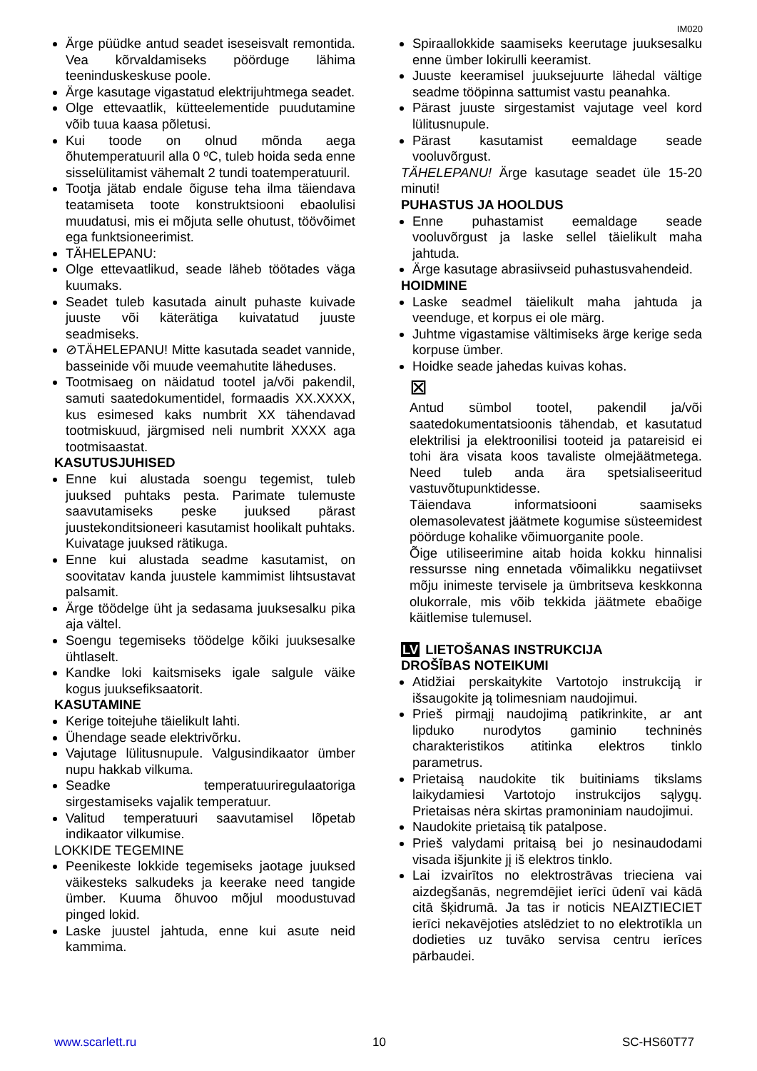IM020
Ärge püüdke antud seadet iseseisvalt remontida. Vea kõrvaldamiseks pöörduge lähima teeninduskeskuse poole.
Ärge kasutage vigastatud elektrijuhtmega seadet.
Olge ettevaatlik, kütteelementide puudutamine võib tuua kaasa põletusi.
Kui toode on olnud mõnda aega õhutemperatuuril alla 0 ºC, tuleb hoida seda enne sisselülitamist vähemalt 2 tundi toatemperatuuril.
Tootja jätab endale õiguse teha ilma täiendava teatamiseta toote konstruktsiooni ebaolulisi muudatusi, mis ei mõjuta selle ohutust, töövõimet ega funktsioneerimist.
TÄHELEPANU:
Olge ettevaatlikud, seade läheb töötades väga kuumaks.
Seadet tuleb kasutada ainult puhaste kuivade juuste või käterätiga kuivatatud juuste seadmiseks.
⊘TÄHELEPANU! Mitte kasutada seadet vannide, basseinide või muude veemahutite läheduses.
Tootmisaeg on näidatud tootel ja/või pakendil, samuti saatedokumentidel, formaadis XX.XXXX, kus esimesed kaks numbrit XX tähendavad tootmiskuud, järgmised neli numbrit XXXX aga tootmisaastat.
KASUTUSJUHISED
Enne kui alustada soengu tegemist, tuleb juuksed puhtaks pesta. Parimate tulemuste saavutamiseks peske juuksed pärast juustekonditsioneeri kasutamist hoolikalt puhtaks. Kuivatage juuksed rätikuga.
Enne kui alustada seadme kasutamist, on soovitatav kanda juustele kammimist lihtsustavat palsamit.
Ärge töödelge üht ja sedasama juuksesalku pika aja vältel.
Soengu tegemiseks töödelge kõiki juuksesalke ühtlaselt.
Kandke loki kaitsmiseks igale salgule väike kogus juuksefiksaatorit.
KASUTAMINE
Kerige toitejuhe täielikult lahti.
Ühendage seade elektrivõrku.
Vajutage lülitusnupule. Valgusindikaator ümber nupu hakkab vilkuma.
Seadke temperatuuriregulaatoriga sirgestamiseks vajalik temperatuur.
Valitud temperatuuri saavutamisel lõpetab indikaator vilkumise.
LOKKIDE TEGEMINE
Peenikeste lokkide tegemiseks jaotage juuksed väikesteks salkudeks ja keerake need tangide ümber. Kuuma õhuvoo mõjul moodustuvad pinged lokid.
Laske juustel jahtuda, enne kui asute neid kammima.
Spiraallokkide saamiseks keerutage juuksesalku enne ümber lokirulli keeramist.
Juuste keeramisel juuksejuurte lähedal vältige seadme tööpinna sattumist vastu peanahka.
Pärast juuste sirgestamist vajutage veel kord lülitusnupule.
Pärast kasutamist eemaldage seade vooluvõrgust.
TÄHELEPANU! Ärge kasutage seadet üle 15-20 minuti!
PUHASTUS JA HOOLDUS
Enne puhastamist eemaldage seade vooluvõrgust ja laske sellel täielikult maha jahtuda.
Ärge kasutage abrasiivseid puhastusvahendeid.
HOIDMINE
Laske seadmel täielikult maha jahtuda ja veenduge, et korpus ei ole märg.
Juhtme vigastamise vältimiseks ärge kerige seda korpuse ümber.
Hoidke seade jahedas kuivas kohas.
⊠
Antud sümbol tootel, pakendil ja/või saatedokumentatsioonis tähendab, et kasutatud elektrilisi ja elektroonilisi tooteid ja patareisid ei tohi ära visata koos tavaliste olmejäätmetega. Need tuleb anda ära spetsialiseeritud vastuvõtupunktidesse.
Täiendava informatsiooni saamiseks olemasolevatest jäätmete kogumise süsteemidest pöörduge kohalike võimuorganite poole.
Õige utiliseerimine aitab hoida kokku hinnalisi ressursse ning ennetada võimalikku negatiivset mõju inimeste tervisele ja ümbritseva keskkonna olukorrale, mis võib tekkida jäätmete ebaõige käitlemise tulemusel.
LV LIETOŠANAS INSTRUKCIJA
DROŠĪBAS NOTEIKUMI
Atidžiai perskaitykite Vartotojo instrukciją ir išsaugokite ją tolimesniam naudojimui.
Prieš pirmąjį naudojimą patikrinkite, ar ant lipduko nurodytos gaminio techninės charakteristikos atitinka elektros tinklo parametrus.
Prietaisą naudokite tik buitiniams tikslams laikydamiesi Vartotojo instrukcijos sąlygų. Prietaisas nėra skirtas pramoniniam naudojimui.
Naudokite prietaisą tik patalpose.
Prieš valydami pritaisą bei jo nesinaudodami visada išjunkite jį iš elektros tinklo.
Lai izvairītos no elektrostrāvas trieciena vai aizdegšanās, negremdējiet ierīci ūdenī vai kādā citā šķidrumā. Ja tas ir noticis NEAIZTIECIET ierīci nekavējoties atslēdziet to no elektrotīkla un dodieties uz tuvāko servisa centru ierīces pārbaudei.
www.scarlett.ru 10 SC-HS60T77